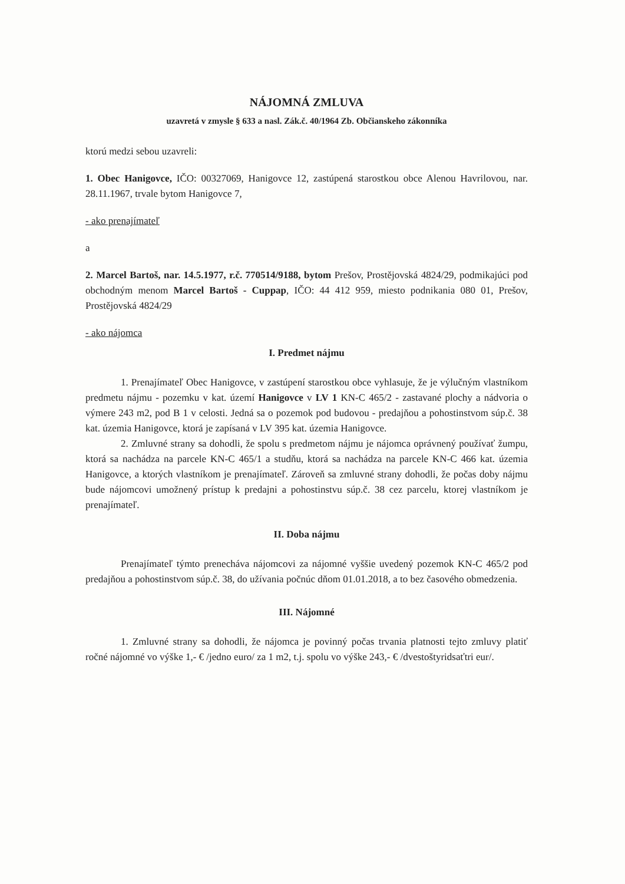NÁJOMNÁ ZMLUVA
uzavretá v zmysle § 633 a nasl. Zák.č. 40/1964 Zb. Občianskeho zákonníka
ktorú medzi sebou uzavreli:
1. Obec Hanigovce, IČO: 00327069, Hanigovce 12, zastúpená starostkou obce Alenou Havrilovou, nar. 28.11.1967, trvale bytom Hanigovce 7,
- ako prenajímateľ
a
2. Marcel Bartoš, nar. 14.5.1977, r.č. 770514/9188, bytom Prešov, Prostějovská 4824/29, podmikajúci pod obchodným menom Marcel Bartoš - Cuppap, IČO: 44 412 959, miesto podnikania 080 01, Prešov, Prostějovská 4824/29
- ako nájomca
I. Predmet nájmu
1. Prenajímateľ Obec Hanigovce, v zastúpení starostkou obce vyhlasuje, že je výlučným vlastníkom predmetu nájmu - pozemku v kat. území Hanigovce v LV 1 KN-C 465/2 - zastavané plochy a nádvoria o výmere 243 m2, pod B 1 v celosti. Jedná sa o pozemok pod budovou - predajňou a pohostinstvom súp.č. 38 kat. územia Hanigovce, ktorá je zapísaná v LV 395 kat. územia Hanigovce.
2. Zmluvné strany sa dohodli, že spolu s predmetom nájmu je nájomca oprávnený používať žumpu, ktorá sa nachádza na parcele KN-C 465/1 a studňu, ktorá sa nachádza na parcele KN-C 466 kat. územia Hanigovce, a ktorých vlastníkom je prenajímateľ. Zároveň sa zmluvné strany dohodli, že počas doby nájmu bude nájomcovi umožnený prístup k predajni a pohostinstvu súp.č. 38 cez parcelu, ktorej vlastníkom je prenajímateľ.
II. Doba nájmu
Prenajímateľ týmto prenecháva nájomcovi za nájomné vyššie uvedený pozemok KN-C 465/2 pod predajňou a pohostinstvom súp.č. 38, do užívania počnúc dňom 01.01.2018, a to bez časového obmedzenia.
III. Nájomné
1. Zmluvné strany sa dohodli, že nájomca je povinný počas trvania platnosti tejto zmluvy platiť ročné nájomné vo výške 1,- € /jedno euro/ za 1 m2, t.j. spolu vo výške 243,- € /dvestoštyridsaťtri eur/.